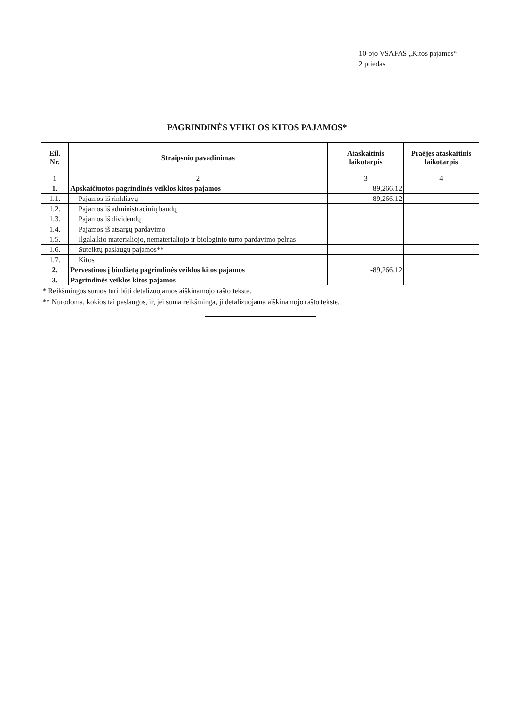10-ojo VSAFAS „Kitos pajamos“
2 priedas
PAGRINDINĖS VEIKLOS KITOS PAJAMOS*
| Eil. Nr. | Straipsnio pavadinimas | Ataskaitinis laikotarpis | Praėjęs ataskaitinis laikotarpis |
| --- | --- | --- | --- |
| 1 | 2 | 3 | 4 |
| 1. | Apskaičiuotos pagrindinės veiklos kitos pajamos | 89,266.12 | |
| 1.1. | Pajamos iš rinkliavų | 89,266.12 | |
| 1.2. | Pajamos iš administracinių baudų | | |
| 1.3. | Pajamos iš dividendų | | |
| 1.4. | Pajamos iš atsargų pardavimo | | |
| 1.5. | Ilgalaikio materialiojo, nematerialiojo ir biologinio turto pardavimo pelnas | | |
| 1.6. | Suteiktų paslaugų pajamos** | | |
| 1.7. | Kitos | | |
| 2. | Pervestinos į biudžetą pagrindinės veiklos kitos pajamos | -89,266.12 | |
| 3. | Pagrindinės veiklos kitos pajamos | | |
* Reikšmingos sumos turi būti detalizuojamos aiškinamojo rašto tekste.
** Nurodoma, kokios tai paslaugos, ir, jei suma reikšminga, ji detalizuojama aiškinamojo rašto tekste.